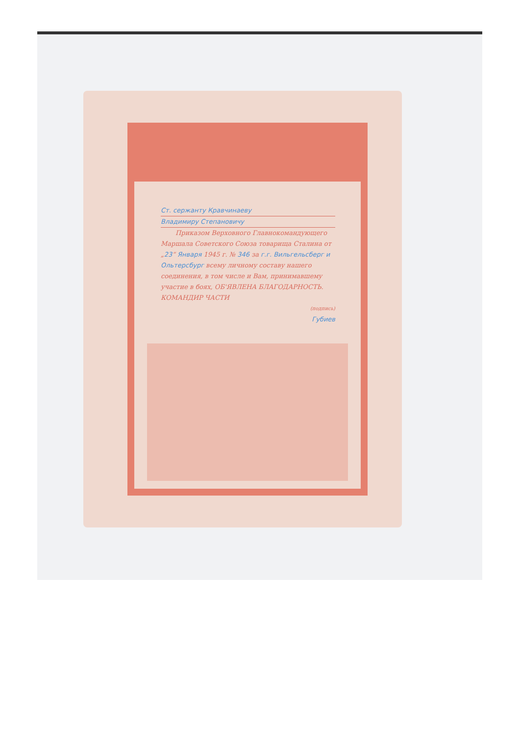Ст. сержанту Кравчинаеву
Владимиру Степановичу
Приказом Верховного Главнокомандующего Маршала Советского Союза товарища Сталина от „23“ Января 1945 г. № 346 за г.г. Вильгельсберг и Ольтерсбург всему личному составу нашего соединения, в том числе и Вам, принимавшему участие в боях, ОБ'ЯВЛЕНА БЛАГОДАРНОСТЬ.
КОМАНДИР ЧАСТИ
(подпись)
Губиев